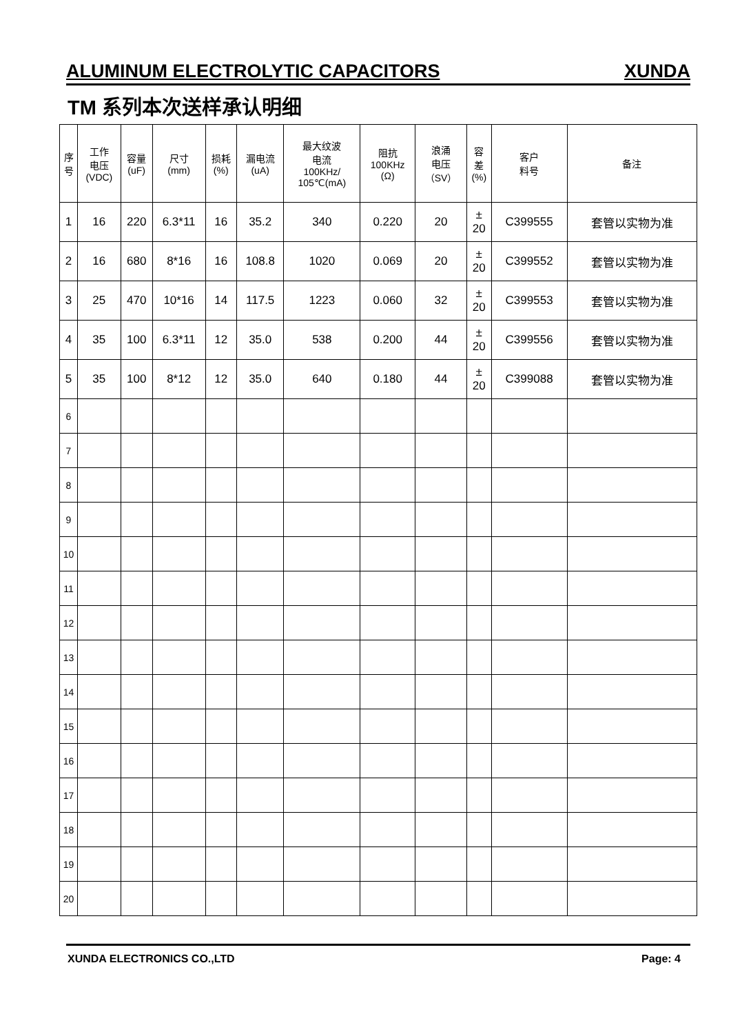ALUMINUM ELECTROLYTIC CAPACITORS XUNDA
TM 系列本次送样承认明细
| 序 号 | 工作 电压 (VDC) | 容量 (uF) | 尺寸 (mm) | 损耗 (%) | 漏电流 (uA) | 最大纹波 电流 100KHz/ 105℃(mA) | 阻抗 100KHz (Ω) | 浪涌 电压 （SV） | 容 差 (%) | 客户 料号 | 备注 |
| --- | --- | --- | --- | --- | --- | --- | --- | --- | --- | --- | --- |
| 1 | 16 | 220 | 6.3*11 | 16 | 35.2 | 340 | 0.220 | 20 | ± 20 | C399555 | 套管以实物为准 |
| 2 | 16 | 680 | 8*16 | 16 | 108.8 | 1020 | 0.069 | 20 | ± 20 | C399552 | 套管以实物为准 |
| 3 | 25 | 470 | 10*16 | 14 | 117.5 | 1223 | 0.060 | 32 | ± 20 | C399553 | 套管以实物为准 |
| 4 | 35 | 100 | 6.3*11 | 12 | 35.0 | 538 | 0.200 | 44 | ± 20 | C399556 | 套管以实物为准 |
| 5 | 35 | 100 | 8*12 | 12 | 35.0 | 640 | 0.180 | 44 | ± 20 | C399088 | 套管以实物为准 |
| 6 | | | | | | | | | | | |
| 7 | | | | | | | | | | | |
| 8 | | | | | | | | | | | |
| 9 | | | | | | | | | | | |
| 10 | | | | | | | | | | | |
| 11 | | | | | | | | | | | |
| 12 | | | | | | | | | | | |
| 13 | | | | | | | | | | | |
| 14 | | | | | | | | | | | |
| 15 | | | | | | | | | | | |
| 16 | | | | | | | | | | | |
| 17 | | | | | | | | | | | |
| 18 | | | | | | | | | | | |
| 19 | | | | | | | | | | | |
| 20 | | | | | | | | | | | |
XUNDA ELECTRONICS CO.,LTD Page: 4